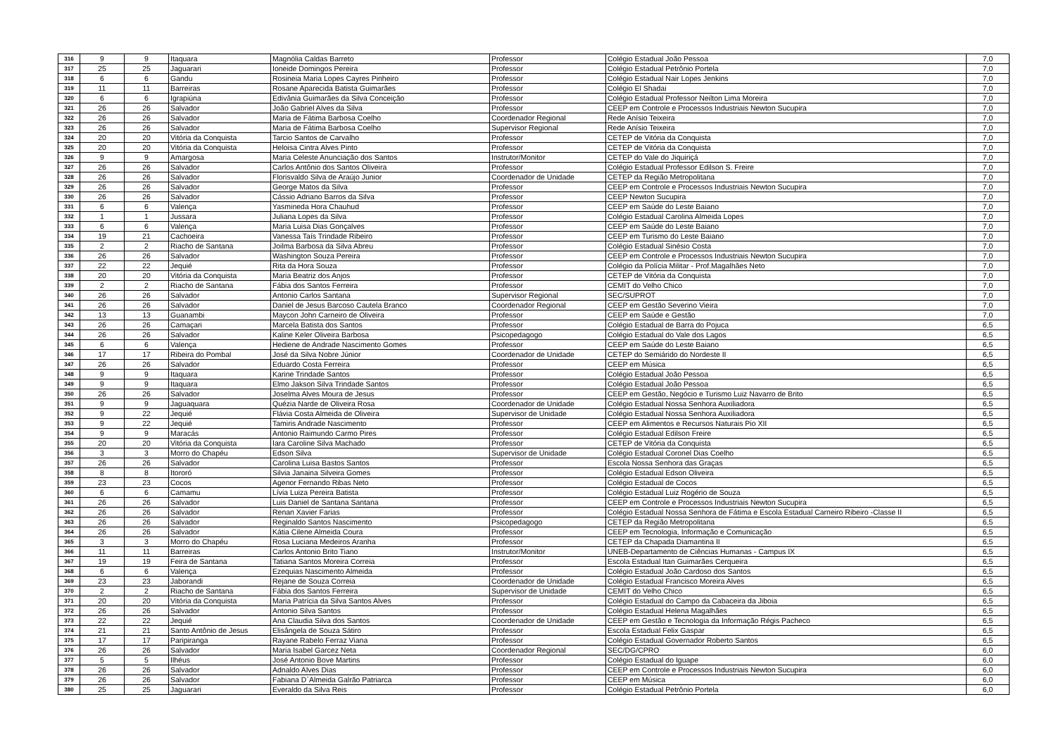| 316 | 9 | 9 | Itaquara | Magnólia Caldas Barreto | Professor | Colégio Estadual João Pessoa | 7,0 |
| 317 | 25 | 25 | Jaguarari | Ioneide Domingos Pereira | Professor | Colégio Estadual Petrônio Portela | 7,0 |
| 318 | 6 | 6 | Gandu | Rosineia Maria Lopes Cayres Pinheiro | Professor | Colégio Estadual Nair Lopes Jenkins | 7,0 |
| 319 | 11 | 11 | Barreiras | Rosane Aparecida Batista Guimarães | Professor | Colégio El Shadai | 7,0 |
| 320 | 6 | 6 | Igrapiúna | Edivânia Guimarães da Silva Conceição | Professor | Colégio Estadual Professor Neilton Lima Moreira | 7,0 |
| 321 | 26 | 26 | Salvador | João Gabriel Alves da Silva | Professor | CEEP em Controle e Processos Industriais Newton Sucupira | 7,0 |
| 322 | 26 | 26 | Salvador | Maria de Fátima Barbosa Coelho | Coordenador Regional | Rede Anísio Teixeira | 7,0 |
| 323 | 26 | 26 | Salvador | Maria de Fátima Barbosa Coelho | Supervisor Regional | Rede Anísio Teixeira | 7,0 |
| 324 | 20 | 20 | Vitória da Conquista | Tarcio Santos de Carvalho | Professor | CETEP de Vitória da Conquista | 7,0 |
| 325 | 20 | 20 | Vitória da Conquista | Heloisa Cintra Alves Pinto | Professor | CETEP de Vitória da Conquista | 7,0 |
| 326 | 9 | 9 | Amargosa | Maria Celeste Anunciação dos Santos | Instrutor/Monitor | CETEP do Vale do Jiquiriçá | 7,0 |
| 327 | 26 | 26 | Salvador | Carlos Antônio dos Santos Oliveira | Professor | Colégio Estadual Professor Edilson S. Freire | 7,0 |
| 328 | 26 | 26 | Salvador | Florisvaldo Silva de Araújo Junior | Coordenador de Unidade | CETEP da Região Metropolitana | 7,0 |
| 329 | 26 | 26 | Salvador | George Matos da Silva | Professor | CEEP em Controle e Processos Industriais Newton Sucupira | 7,0 |
| 330 | 26 | 26 | Salvador | Cássio Adriano Barros da Silva | Professor | CEEP Newton Sucupira | 7,0 |
| 331 | 6 | 6 | Valença | Yasmineda Hora Chauhud | Professor | CEEP em Saúde do Leste Baiano | 7,0 |
| 332 | 1 | 1 | Jussara | Juliana Lopes da Silva | Professor | Colégio Estadual Carolina Almeida Lopes | 7,0 |
| 333 | 6 | 6 | Valença | Maria Luisa Dias Gonçalves | Professor | CEEP em Saúde do Leste Baiano | 7,0 |
| 334 | 19 | 21 | Cachoeira | Vanessa Taís Trindade Ribeiro | Professor | CEEP em Turismo do Leste Baiano | 7,0 |
| 335 | 2 | 2 | Riacho de Santana | Joilma Barbosa da Silva Abreu | Professor | Colégio Estadual Sinésio Costa | 7,0 |
| 336 | 26 | 26 | Salvador | Washington Souza Pereira | Professor | CEEP em Controle e Processos Industriais Newton Sucupira | 7,0 |
| 337 | 22 | 22 | Jequié | Rita da Hora Souza | Professor | Colégio da Polícia Militar - Prof.Magalhães Neto | 7,0 |
| 338 | 20 | 20 | Vitória da Conquista | Maria Beatriz dos Anjos | Professor | CETEP de Vitória da Conquista | 7,0 |
| 339 | 2 | 2 | Riacho de Santana | Fábia dos Santos Ferreira | Professor | CEMIT do Velho Chico | 7,0 |
| 340 | 26 | 26 | Salvador | Antonio Carlos Santana | Supervisor Regional | SEC/SUPROT | 7,0 |
| 341 | 26 | 26 | Salvador | Daniel de Jesus Barcoso Cautela Branco | Coordenador Regional | CEEP em Gestão Severino Vieira | 7,0 |
| 342 | 13 | 13 | Guanambi | Maycon John Carneiro de Oliveira | Professor | CEEP em Saúde e Gestão | 7,0 |
| 343 | 26 | 26 | Camaçari | Marcela Batista dos Santos | Professor | Colégio Estadual de Barra do Pojuca | 6,5 |
| 344 | 26 | 26 | Salvador | Kaline Keler Oliveira Barbosa | Psicopedagogo | Colégio Estadual do Vale dos Lagos | 6,5 |
| 345 | 6 | 6 | Valença | Hediene de Andrade Nascimento Gomes | Professor | CEEP em Saúde do Leste Baiano | 6,5 |
| 346 | 17 | 17 | Ribeira do Pombal | José da Silva Nobre Júnior | Coordenador de Unidade | CETEP do Semiárido do Nordeste II | 6,5 |
| 347 | 26 | 26 | Salvador | Eduardo Costa Ferreira | Professor | CEEP em Música | 6,5 |
| 348 | 9 | 9 | Itaquara | Karine Trindade Santos | Professor | Colégio Estadual João Pessoa | 6,5 |
| 349 | 9 | 9 | Itaquara | Elmo Jakson Silva Trindade Santos | Professor | Colégio Estadual João Pessoa | 6,5 |
| 350 | 26 | 26 | Salvador | Joselma Alves Moura de Jesus | Professor | CEEP em Gestão, Negócio e Turismo Luiz Navarro de Brito | 6,5 |
| 351 | 9 | 9 | Jaguaquara | Quézia Narde de Oliveira Rosa | Coordenador de Unidade | Colégio Estadual Nossa Senhora Auxiliadora | 6,5 |
| 352 | 9 | 22 | Jequié | Flávia Costa Almeida de Oliveira | Supervisor de Unidade | Colégio Estadual Nossa Senhora Auxiliadora | 6,5 |
| 353 | 9 | 22 | Jequié | Tamiris Andrade Nascimento | Professor | CEEP em Alimentos e Recursos Naturais Pio XII | 6,5 |
| 354 | 9 | 9 | Maracás | Antonio Raimundo Carmo Pires | Professor | Colégio Estadual Edilson Freire | 6,5 |
| 355 | 20 | 20 | Vitória da Conquista | Iara Caroline Silva Machado | Professor | CETEP de Vitória da Conquista | 6,5 |
| 356 | 3 | 3 | Morro do Chapéu | Edson Silva | Supervisor de Unidade | Colégio Estadual Coronel Dias Coelho | 6,5 |
| 357 | 26 | 26 | Salvador | Carolina Luisa Bastos Santos | Professor | Escola Nossa Senhora das Graças | 6,5 |
| 358 | 8 | 8 | Itororó | Silvia Janaina Silveira Gomes | Professor | Colégio Estadual Edson Oliveira | 6,5 |
| 359 | 23 | 23 | Cocos | Agenor Fernando Ribas Neto | Professor | Colégio Estadual de Cocos | 6,5 |
| 360 | 6 | 6 | Camamu | Lívia Luiza Pereira Batista | Professor | Colégio Estadual Luiz Rogério de Souza | 6,5 |
| 361 | 26 | 26 | Salvador | Luis Daniel de Santana Santana | Professor | CEEP em Controle e Processos Industriais Newton Sucupira | 6,5 |
| 362 | 26 | 26 | Salvador | Renan Xavier Farias | Professor | Colégio Estadual Nossa Senhora de Fátima e Escola Estadual Carneiro Ribeiro -Classe II | 6,5 |
| 363 | 26 | 26 | Salvador | Reginaldo Santos Nascimento | Psicopedagogo | CETEP da Região Metropolitana | 6,5 |
| 364 | 26 | 26 | Salvador | Kátia Cilene Almeida Coura | Professor | CEEP em Tecnologia, Informação e Comunicação | 6,5 |
| 365 | 3 | 3 | Morro do Chapéu | Rosa Luciana Medeiros Aranha | Professor | CETEP da Chapada Diamantina II | 6,5 |
| 366 | 11 | 11 | Barreiras | Carlos Antonio Brito Tiano | Instrutor/Monitor | UNEB-Departamento de Ciências Humanas - Campus IX | 6,5 |
| 367 | 19 | 19 | Feira de Santana | Tatiana Santos Moreira Correia | Professor | Escola Estadual Itan Guimarães Cerqueira | 6,5 |
| 368 | 6 | 6 | Valença | Ezequias Nascimento Almeida | Professor | Colégio Estadual João Cardoso dos Santos | 6,5 |
| 369 | 23 | 23 | Jaborandi | Rejane de Souza Correia | Coordenador de Unidade | Colégio Estadual Francisco Moreira Alves | 6,5 |
| 370 | 2 | 2 | Riacho de Santana | Fábia dos Santos Ferreira | Supervisor de Unidade | CEMIT do Velho Chico | 6,5 |
| 371 | 20 | 20 | Vitória da Conquista | Maria Patrícia da Silva Santos Alves | Professor | Colégio Estadual do Campo da Cabaceira da Jiboia | 6,5 |
| 372 | 26 | 26 | Salvador | Antonio Silva Santos | Professor | Colégio Estadual Helena Magalhães | 6,5 |
| 373 | 22 | 22 | Jequié | Ana Claudia Silva dos Santos | Coordenador de Unidade | CEEP em Gestão e Tecnologia da Informação Régis Pacheco | 6,5 |
| 374 | 21 | 21 | Santo Antônio de Jesus | Elisângela de Souza Sátiro | Professor | Escola Estadual Felix Gaspar | 6,5 |
| 375 | 17 | 17 | Paripiranga | Rayane Rabelo Ferraz Viana | Professor | Colégio Estadual Governador Roberto Santos | 6,5 |
| 376 | 26 | 26 | Salvador | Maria Isabel Garcez Neta | Coordenador Regional | SEC/DG/CPRO | 6,0 |
| 377 | 5 | 5 | Ilhéus | José Antonio Bove Martins | Professor | Colégio Estadual do Iguape | 6,0 |
| 378 | 26 | 26 | Salvador | Adnaldo Alves Dias | Professor | CEEP em Controle e Processos Industriais Newton Sucupira | 6,0 |
| 379 | 26 | 26 | Salvador | Fabiana D´Almeida Galrão Patriarca | Professor | CEEP em Música | 6,0 |
| 380 | 25 | 25 | Jaguarari | Everaldo da Silva Reis | Professor | Colégio Estadual Petrônio Portela | 6,0 |